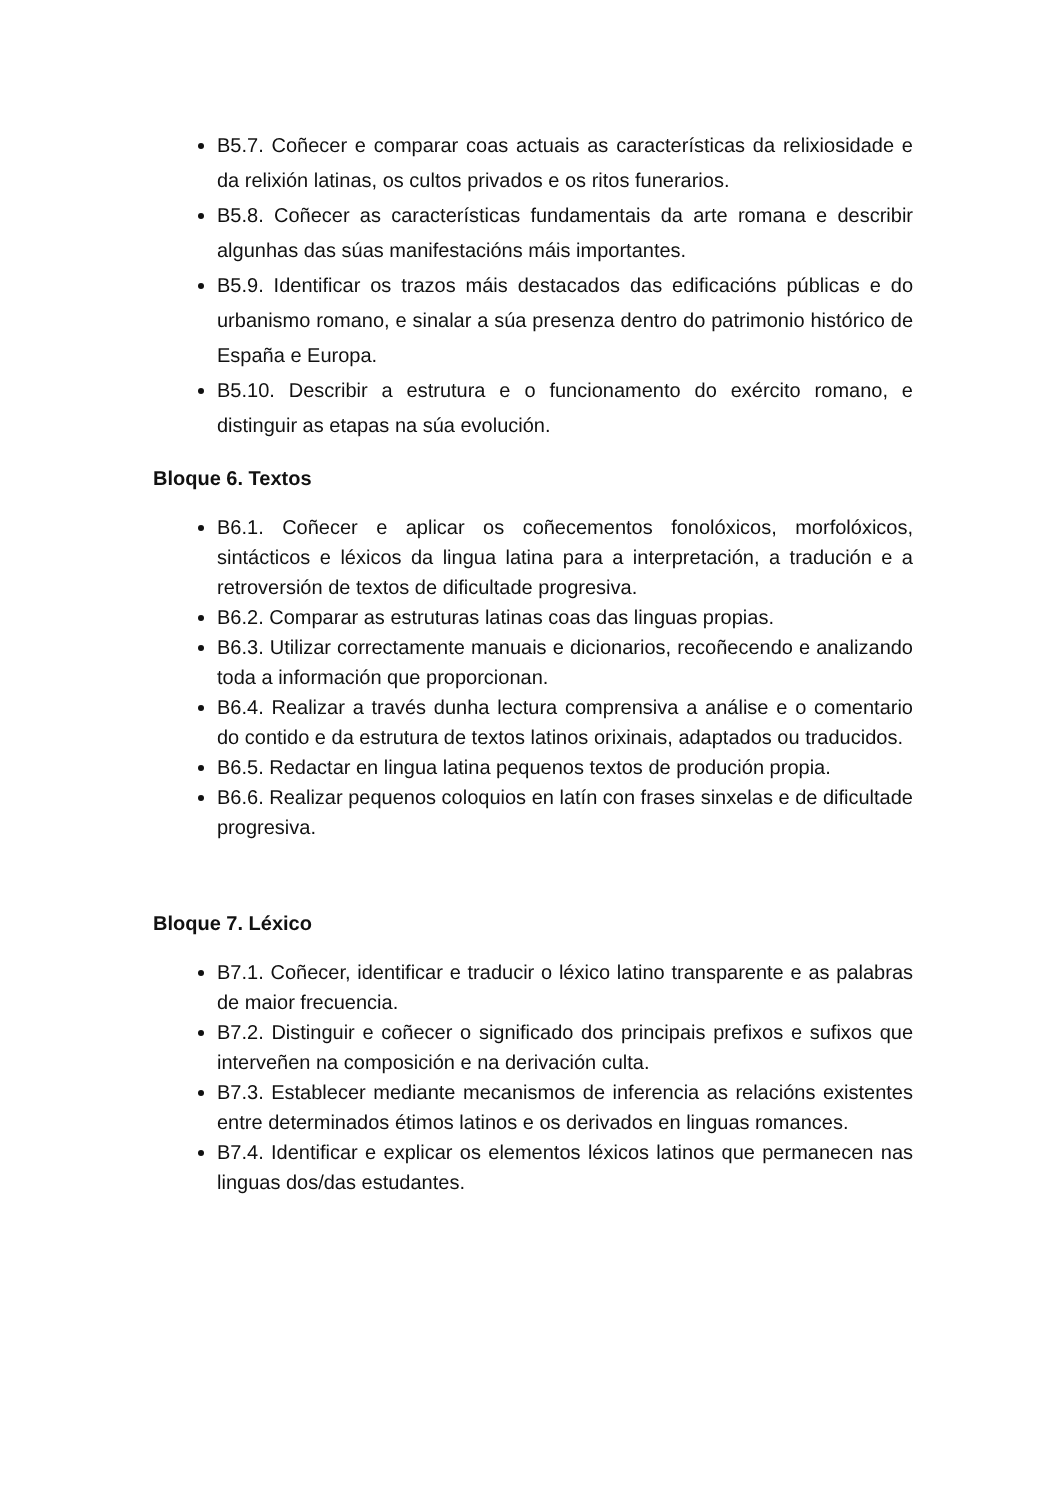B5.7. Coñecer e comparar coas actuais as características da relixiosidade e da relixión latinas, os cultos privados e os ritos funerarios.
B5.8. Coñecer as características fundamentais da arte romana e describir algunhas das súas manifestacións máis importantes.
B5.9. Identificar os trazos máis destacados das edificacións públicas e do urbanismo romano, e sinalar a súa presenza dentro do patrimonio histórico de España e Europa.
B5.10. Describir a estrutura e o funcionamento do exército romano, e distinguir as etapas na súa evolución.
Bloque 6. Textos
B6.1. Coñecer e aplicar os coñecementos fonolóxicos, morfolóxicos, sintácticos e léxicos da lingua latina para a interpretación, a tradución e a retroversión de textos de dificultade progresiva.
B6.2. Comparar as estruturas latinas coas das linguas propias.
B6.3. Utilizar correctamente manuais e dicionarios, recoñecendo e analizando toda a información que proporcionan.
B6.4. Realizar a través dunha lectura comprensiva a análise e o comentario do contido e da estrutura de textos latinos orixinais, adaptados ou traducidos.
B6.5. Redactar en lingua latina pequenos textos de produción propia.
B6.6. Realizar pequenos coloquios en latín con frases sinxelas e de dificultade progresiva.
Bloque 7. Léxico
B7.1. Coñecer, identificar e traducir o léxico latino transparente e as palabras de maior frecuencia.
B7.2. Distinguir e coñecer o significado dos principais prefixos e sufixos que interveñen na composición e na derivación culta.
B7.3. Establecer mediante mecanismos de inferencia as relacións existentes entre determinados étimos latinos e os derivados en linguas romances.
B7.4. Identificar e explicar os elementos léxicos latinos que permanecen nas linguas dos/das estudantes.